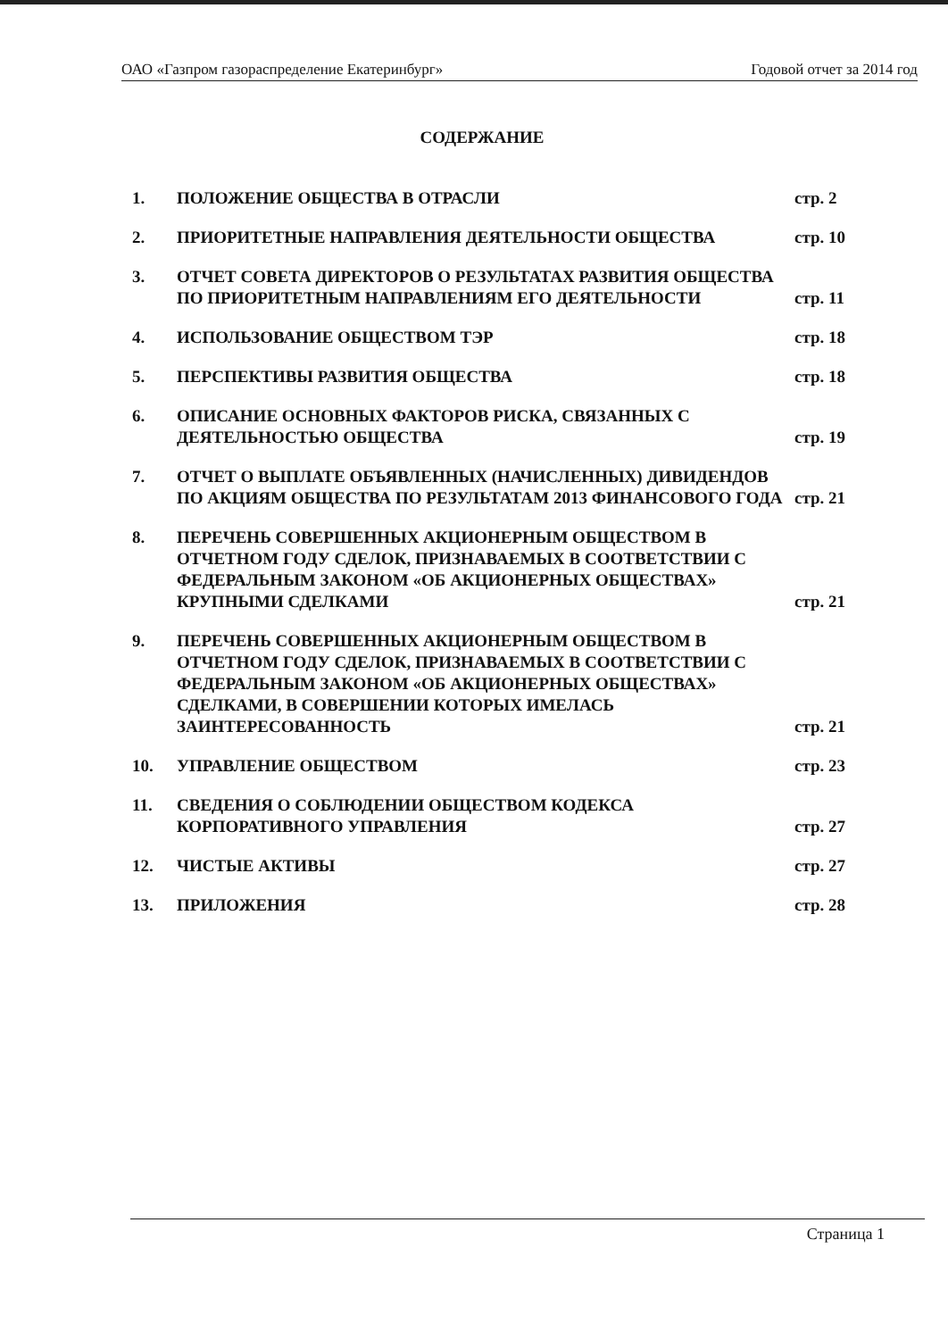ОАО «Газпром газораспределение Екатеринбург» Годовой отчет за 2014 год
СОДЕРЖАНИЕ
1. ПОЛОЖЕНИЕ ОБЩЕСТВА В ОТРАСЛИ стр. 2
2. ПРИОРИТЕТНЫЕ НАПРАВЛЕНИЯ ДЕЯТЕЛЬНОСТИ ОБЩЕСТВА
стр. 10
3. ОТЧЕТ СОВЕТА ДИРЕКТОРОВ О РЕЗУЛЬТАТАХ РАЗВИТИЯ ОБЩЕСТВА ПО ПРИОРИТЕТНЫМ НАПРАВЛЕНИЯМ ЕГО ДЕЯТЕЛЬНОСТИ
стр. 11
4. ИСПОЛЬЗОВАНИЕ ОБЩЕСТВОМ ТЭР стр. 18
5. ПЕРСПЕКТИВЫ РАЗВИТИЯ ОБЩЕСТВА стр. 18
6. ОПИСАНИЕ ОСНОВНЫХ ФАКТОРОВ РИСКА, СВЯЗАННЫХ С ДЕЯТЕЛЬНОСТЬЮ ОБЩЕСТВА
стр. 19
7. ОТЧЕТ О ВЫПЛАТЕ ОБЪЯВЛЕННЫХ (НАЧИСЛЕННЫХ) ДИВИДЕНДОВ ПО АКЦИЯМ ОБЩЕСТВА ПО РЕЗУЛЬТАТАМ 2013 ФИНАНСОВОГО ГОДА
стр. 21
8. ПЕРЕЧЕНЬ СОВЕРШЕННЫХ АКЦИОНЕРНЫМ ОБЩЕСТВОМ В ОТЧЕТНОМ ГОДУ СДЕЛОК, ПРИЗНАВАЕМЫХ В СООТВЕТСТВИИ С ФЕДЕРАЛЬНЫМ ЗАКОНОМ «ОБ АКЦИОНЕРНЫХ ОБЩЕСТВАХ» КРУПНЫМИ СДЕЛКАМИ
стр. 21
9. ПЕРЕЧЕНЬ СОВЕРШЕННЫХ АКЦИОНЕРНЫМ ОБЩЕСТВОМ В ОТЧЕТНОМ ГОДУ СДЕЛОК, ПРИЗНАВАЕМЫХ В СООТВЕТСТВИИ С ФЕДЕРАЛЬНЫМ ЗАКОНОМ «ОБ АКЦИОНЕРНЫХ ОБЩЕСТВАХ» СДЕЛКАМИ, В СОВЕРШЕНИИ КОТОРЫХ ИМЕЛАСЬ ЗАИНТЕРЕСОВАННОСТЬ
стр. 21
10. УПРАВЛЕНИЕ ОБЩЕСТВОМ стр. 23
11. СВЕДЕНИЯ О СОБЛЮДЕНИИ ОБЩЕСТВОМ КОДЕКСА КОРПОРАТИВНОГО УПРАВЛЕНИЯ
стр. 27
12. ЧИСТЫЕ АКТИВЫ стр. 27
13. ПРИЛОЖЕНИЯ стр. 28
Страница 1